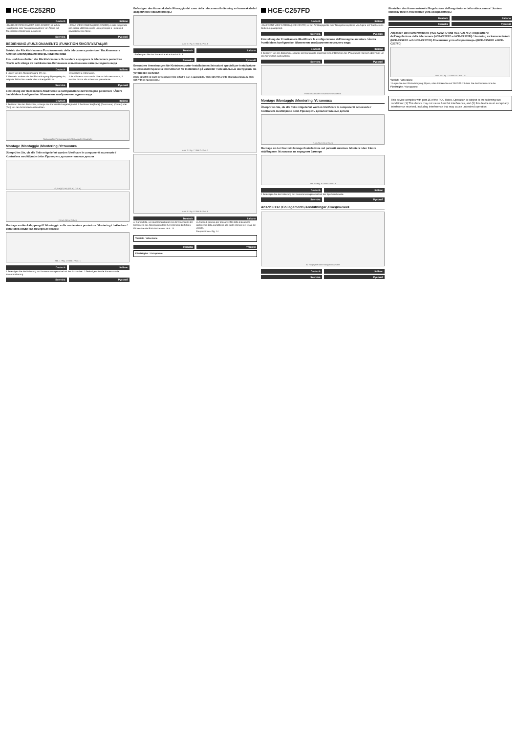HCE-C252RD
Deutsch Italiano
• Die REAR VIEW CAMERA (HCE-C252RD) ist auf AV Hauptgeräte oder Navigationssysteme von Alpine mit Touchscreen-Bedienung ausgelegt.
• REAR VIEW CAMERA (HCE-C252RD) è stata progettata per essere utilizzata con le unità principali o i sistemi di navigazione AV Alpine.
Svenska Русский
BEDIENUNG /FUNZIONAMENTO /FUNKTION /ЭКСПЛУАТАЦИЯ
Betrieb der Rückfahrkamera /Funzionamento della telecamera posteriore / Backkamerans funktion /Эксплуатация камеры заднего вида
Ein- und Ausschalten der Rückfahrkamera /Accendere e spegnere la telecamera posteriore /Starta och stänga av backkameran /Включение и выключение камеры заднего вида
Deutsch Italiano
1 Legen Sie den Rückwärtsgang (R) ein.
2 Wenn ein anderer als der Rückwärtsgang (R) eingelegt ist, zeigt der Bildschirm wieder das vorherige Bild an.
1 Innestare la retromarcia.
2 Se si innesta una marcia diversa dalla retromarcia, il monitor ritorna alla schermata precedente.
Svenska Русский
Einstellung der Heckkamera /Modificare la configurazione dell'immagine posteriore / Ändra backbildens konfiguration /Изменение изображения заднего вида
Deutsch Italiano
1 Berühren Sie den Bildschirm, solange das Kamerabild angezeigt wird. 2 Berühren Sie [Back], [Panorama], [Corner] oder [Top], um den Schirmtext auszuwählen.
Rückansicht / Panoramaansicht / Eckansicht / Draufsicht
Montage /Montaggio /Montering /Установка
Überprüfen Sie, ob alle Teile mitgeliefert wurden /Verificare le componenti accessorie / Kontrollera medföljande delar /Проверить дополнительные детали
(3,5 m) (0,5 m) (0,5 m) (3,5 m)
(10 m) (10 m) (10 m)
Montage am Heckklappengriff /Montaggio sulla modanatura posteriore /Montering i baklucken /Установка сзади над номерным знаком
Abb. 1 / Fig. 1 / Bild 1 / Рис. 1
Deutsch Italiano
1 Befestigen Sie die Halterung am Kameramontagesockel mit den Schrauben. 2 Befestigen Sie die Kamera an der Kamerahalterung.
Svenska Русский
Befestigen des Kamerakabels /Fissaggio del cavo della telecamera /Infästning av kamerakabeln /Закрепление кабеля камеры
Abb. 6 / Fig. 6 / Bild 6 / Рис. 6
Deutsch Italiano
1 Befestigen Sie das Kamerakabel anhand Abb. 6.
Svenska Русский
Besondere Anweisungen für Kleintransporter-Installationen /Istruzioni speciali per installazione su cassonati /Speciella instruktioner för installation på varubilar / Специальные инструкции по установке на пикап
(HCE-C257FD ist nicht anwendbar./ HCE-C257FD non è applicabile./ HCE-C257FD är inte tillämpbar./Модель HCE-C257FD не применима.)
Abb. 7 / Fig. 7 / Bild 7 / Рис. 7
Abb. 8 / Fig. 8 / Bild 8 / Рис. 8
Deutsch Italiano
a: Gummitülle, um das Kamerakabel von der Innenseite der Karosserie des Kleintransporters zur Unterseite zu führen.
Führen Sie die Rückfahrkamera: Abb. 13
a: Anello di gomma per passare il filo della telecamera dall'interno della carrozzeria alla parte inferiore del telaio del veicolo.
Preparazione - Fig. 14
Vorsicht / Attenzione
Svenska Русский
Försiktighet / Осторожно
HCE-C257FD
Deutsch Italiano
• Die FRONT VIEW CAMERA (HCE-C257FD) ist auf AV-Hauptgeräte oder Navigationssysteme von Alpine mit Touchscreen-Bedienung ausgelegt.
Svenska Русский
Einstellung der Frontkamera /Modificare la configurazione dell'immagine anteriore / Ändra frontbildens konfiguration /Изменение изображения переднего вида
Deutsch Italiano
1 Berühren Sie den Bildschirm, solange die Kamerabild angezeigt wird. 2 Berühren Sie [Panorama], [Corner] oder [Top], um den Schirmtext auszuwählen.
Svenska Русский
Panoramaansicht / Eckansicht / Draufsicht
Montage /Montaggio /Montering /Установка
Überprüfen Sie, ob alle Teile mitgeliefert wurden /Verificare le componenti accessorie / Kontrollera medföljande delar /Проверить дополнительные детали
(1 m) (1 m) (1 m) (1 m)
Montage an der Frontstoßstange /Installazione sul paraurti anteriore /Montera i den främre stötfångaren /Установка на переднем бампере
Abb. 9 / Fig. 9 / Bild 9 / Рис. 9
Deutsch Italiano
1 Befestigen Sie die Halterung am Kameramontagesockel mit der Spezialschraube.
Svenska Русский
Anschlüsse /Collegamenti /Anslutningar /Соединения
AV Hauptgerät oder Navigationssystem
Deutsch Italiano
Svenska Русский
Einstellen des Kamerawinkels /Regolazione dell'angolazione della videocamera / Justera kamerav inkeln /Изменение угла обзора камеры
Deutsch Italiano
Svenska Русский
Anpassen des Kamerawinkels (HCE-C252RD und HCE-C257FD) /Regolazione dell'angolazione della telecamera (HCE-C252RD e HCE-C257FD) / Justering av kamerav inkeln (HCE-C252RD och HCE-C257FD) /Изменение угла обзора камеры (HCE-C252RD и HCE-C257FD)
Abb. 15 / Fig. 15 / Bild 15 / Рис. 15
Vorsicht / Attenzione
1 Legen Sie den Rückwärtsgang (R) ein, oder drücken Sie auf ON/OFF. 2 Lösen Sie die Kameraschraube.
Försiktighet / Осторожно
This device complies with part 15 of the FCC Rules. Operation is subject to the following two conditions: (1) This device may not cause harmful interference, and (2) this device must accept any interference received, including interference that may cause undesired operation.